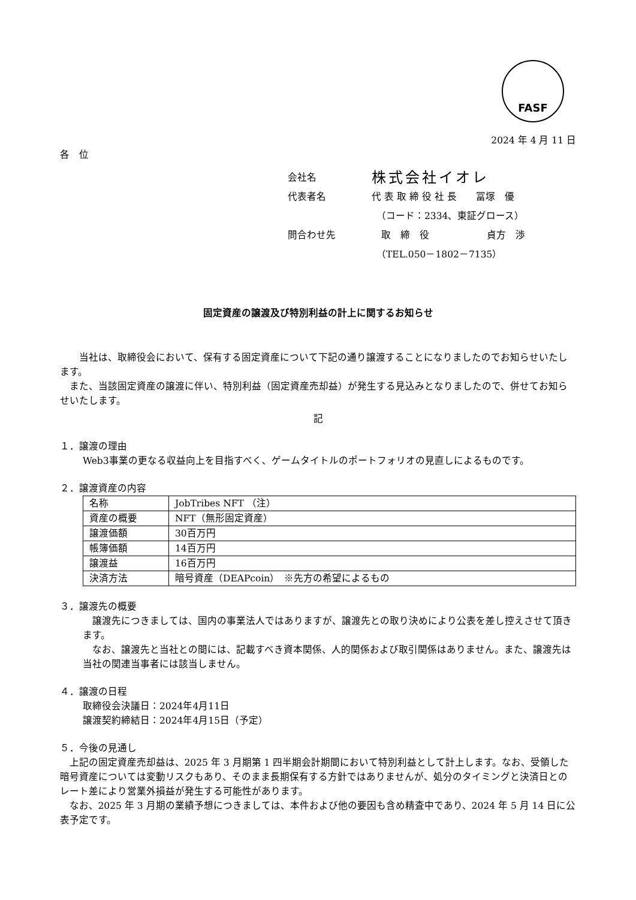FASF
2024 年 4 月 11 日
各　位
| 会社名 | 株式会社イオレ |
| 代表者名 | 代 表 取 締 役 社 長 冨塚 優 |
| | （コード：2334、東証グロース） |
| 問合わせ先 | 取 締 役 貞方 渉 |
| | （TEL.050－1802－7135） |
固定資産の譲渡及び特別利益の計上に関するお知らせ
　当社は、取締役会において、保有する固定資産について下記の通り譲渡することになりましたのでお知らせいたします。
また、当該固定資産の譲渡に伴い、特別利益（固定資産売却益）が発生する見込みとなりましたので、併せてお知らせいたします。
記
１．譲渡の理由
Web3事業の更なる収益向上を目指すべく、ゲームタイトルのポートフォリオの見直しによるものです。
２．譲渡資産の内容
| 名称 | JobTribes NFT （注） |
| 資産の概要 | NFT（無形固定資産） |
| 譲渡価額 | 30百万円 |
| 帳簿価額 | 14百万円 |
| 譲渡益 | 16百万円 |
| 決済方法 | 暗号資産（DEAPcoin） ※先方の希望によるもの |
３．譲渡先の概要
　譲渡先につきましては、国内の事業法人ではありますが、譲渡先との取り決めにより公表を差し控えさせて頂きます。
　なお、譲渡先と当社との間には、記載すべき資本関係、人的関係および取引関係はありません。また、譲渡先は当社の関連当事者には該当しません。
４．譲渡の日程
取締役会決議日：2024年4月11日
譲渡契約締結日：2024年4月15日（予定）
５．今後の見通し
上記の固定資産売却益は、2025 年 3 月期第 1 四半期会計期間において特別利益として計上します。なお、受領した暗号資産については変動リスクもあり、そのまま長期保有する方針ではありませんが、処分のタイミングと決済日とのレート差により営業外損益が発生する可能性があります。
なお、2025 年 3 月期の業績予想につきましては、本件および他の要因も含め精査中であり、2024 年 5 月 14 日に公表予定です。